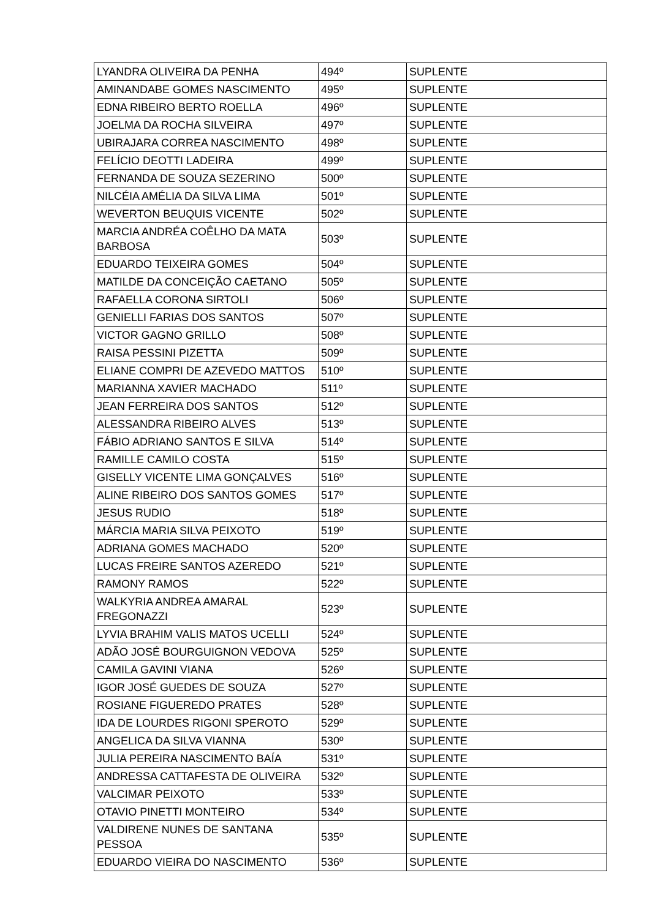| LYANDRA OLIVEIRA DA PENHA | 494º | SUPLENTE |
| AMINANDABE GOMES NASCIMENTO | 495º | SUPLENTE |
| EDNA RIBEIRO BERTO ROELLA | 496º | SUPLENTE |
| JOELMA DA ROCHA SILVEIRA | 497º | SUPLENTE |
| UBIRAJARA CORREA NASCIMENTO | 498º | SUPLENTE |
| FELÍCIO DEOTTI LADEIRA | 499º | SUPLENTE |
| FERNANDA DE SOUZA SEZERINO | 500º | SUPLENTE |
| NILCÉIA AMÉLIA DA SILVA LIMA | 501º | SUPLENTE |
| WEVERTON BEUQUIS VICENTE | 502º | SUPLENTE |
| MARCIA ANDRÉA COÊLHO DA MATA BARBOSA | 503º | SUPLENTE |
| EDUARDO TEIXEIRA GOMES | 504º | SUPLENTE |
| MATILDE DA CONCEIÇÃO CAETANO | 505º | SUPLENTE |
| RAFAELLA CORONA SIRTOLI | 506º | SUPLENTE |
| GENIELLI FARIAS DOS SANTOS | 507º | SUPLENTE |
| VICTOR GAGNO GRILLO | 508º | SUPLENTE |
| RAISA PESSINI PIZETTA | 509º | SUPLENTE |
| ELIANE COMPRI DE AZEVEDO MATTOS | 510º | SUPLENTE |
| MARIANNA XAVIER MACHADO | 511º | SUPLENTE |
| JEAN FERREIRA DOS SANTOS | 512º | SUPLENTE |
| ALESSANDRA RIBEIRO ALVES | 513º | SUPLENTE |
| FÁBIO ADRIANO SANTOS E SILVA | 514º | SUPLENTE |
| RAMILLE CAMILO COSTA | 515º | SUPLENTE |
| GISELLY VICENTE LIMA GONÇALVES | 516º | SUPLENTE |
| ALINE RIBEIRO DOS SANTOS GOMES | 517º | SUPLENTE |
| JESUS RUDIO | 518º | SUPLENTE |
| MÁRCIA MARIA SILVA PEIXOTO | 519º | SUPLENTE |
| ADRIANA GOMES MACHADO | 520º | SUPLENTE |
| LUCAS FREIRE SANTOS AZEREDO | 521º | SUPLENTE |
| RAMONY RAMOS | 522º | SUPLENTE |
| WALKYRIA ANDREA AMARAL FREGONAZZI | 523º | SUPLENTE |
| LYVIA BRAHIM VALIS MATOS UCELLI | 524º | SUPLENTE |
| ADÃO JOSÉ BOURGUIGNON VEDOVA | 525º | SUPLENTE |
| CAMILA GAVINI VIANA | 526º | SUPLENTE |
| IGOR JOSÉ GUEDES DE SOUZA | 527º | SUPLENTE |
| ROSIANE FIGUEREDO PRATES | 528º | SUPLENTE |
| IDA DE LOURDES RIGONI SPEROTO | 529º | SUPLENTE |
| ANGELICA DA SILVA VIANNA | 530º | SUPLENTE |
| JULIA PEREIRA NASCIMENTO BAÍA | 531º | SUPLENTE |
| ANDRESSA CATTAFESTA DE OLIVEIRA | 532º | SUPLENTE |
| VALCIMAR PEIXOTO | 533º | SUPLENTE |
| OTAVIO PINETTI MONTEIRO | 534º | SUPLENTE |
| VALDIRENE NUNES DE SANTANA PESSOA | 535º | SUPLENTE |
| EDUARDO VIEIRA DO NASCIMENTO | 536º | SUPLENTE |